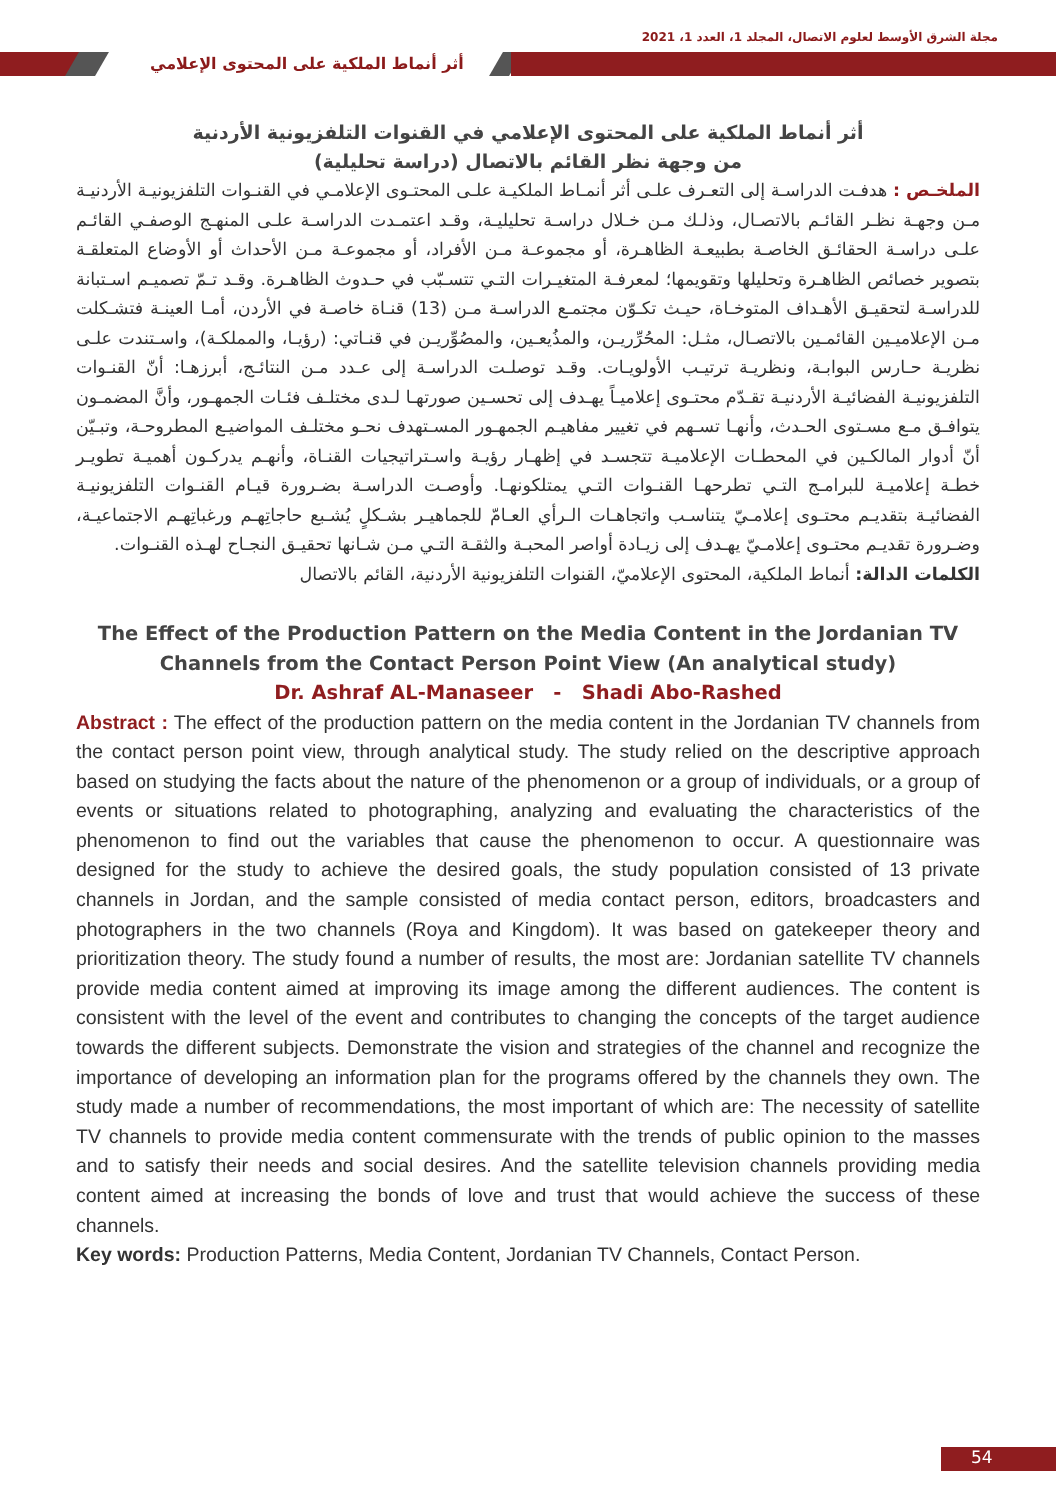مجلة الشرق الأوسط لعلوم الاتصال، المجلد 1، العدد 1، 2021
أثر أنماط الملكية على المحتوى الإعلامي
أثر أنماط الملكية على المحتوى الإعلامي في القنوات التلفزيونية الأردنية
من وجهة نظر القائم بالاتصال (دراسة تحليلية)
الملخـص : هدفـت الدراسـة إلى التعـرف علـى أثر أنمـاط الملكيـة علـى المحتـوى الإعلامـي في القنـوات التلفزيونيـة الأردنيـة مـن وجهـة نظـر القائـم بالاتصـال، وذلـك مـن خـلال دراسـة تحليليـة، وقـد اعتمـدت الدراسـة علـى المنهـج الوصفـي القائـم علـى دراسـة الحقائـق الخاصـة بطبيعـة الظاهـرة، أو مجموعـة مـن الأفراد، أو مجموعـة مـن الأحداث أو الأوضاع المتعلقـة بتصوير خصائص الظاهـرة وتحليلها وتقويمها؛ لمعرفـة المتغيـرات التـي تتسـبّب في حـدوث الظاهـرة. وقـد تـمّ تصميـم اسـتبانة للدراسـة لتحقيـق الأهـداف المتوخـاة، حيـث تكـوّن مجتمـع الدراسـة مـن (13) قنـاة خاصـة في الأردن، أمـا العينـة فتشـكلت مـن الإعلاميـين القائمـين بالاتصـال، مثـل: المحُرِّريـن، والمذُيعـين، والمصُوِّريـن في قنـاتي: (رؤيـا، والمملكـة)، واسـتندت علـى نظريـة حـارس البوابـة، ونظريـة ترتيـب الأولويـات. وقـد توصلـت الدراسـة إلى عـدد مـن النتائـج، أبرزهـا: أنّ القنـوات التلفزيونيـة الفضائيـة الأردنيـة تقـدّم محتـوى إعلاميـاً يهـدف إلى تحسـين صورتهـا لـدى مختلـف فئـات الجمهـور، وأنَّ المضمـون يتوافـق مـع مسـتوى الحـدث، وأنهـا تسـهم في تغيير مفاهيـم الجمهـور المسـتهدف نحـو مختلـف المواضيـع المطروحـة، وتبـيّن أنّ أدوار المالكـين في المحطـات الإعلاميـة تتجسـد في إظهـار رؤيـة واسـتراتيجيات القنـاة، وأنهـم يدركـون أهميـة تطويـر خطـة إعلاميـة للبرامـج التـي تطرحهـا القنـوات التـي يمتلكونهـا. وأوصـت الدراسـة بضـرورة قيـام القنـوات التلفزيونيـة الفضائيـة بتقديـم محتـوى إعلامـيّ يتناسـب واتجاهـات الـرأي العـامّ للجماهيـر بشـكلٍ يُشـبع حاجاتِهـم ورغباتِهـم الاجتماعيـة، وضـرورة تقديـم محتـوى إعلامـيّ يهـدف إلى زيـادة أواصر المحبـة والثقـة التـي مـن شـانها تحقيـق النجـاح لهـذه القنـوات.
الكلمات الدالة: أنماط الملكية، المحتوى الإعلاميّ، القنوات التلفزيونية الأردنية، القائم بالاتصال
The Effect of the Production Pattern on the Media Content in the Jordanian TV Channels from the Contact Person Point View (An analytical study)
Dr. Ashraf AL-Manaseer - Shadi Abo-Rashed
Abstract : The effect of the production pattern on the media content in the Jordanian TV channels from the contact person point view, through analytical study. The study relied on the descriptive approach based on studying the facts about the nature of the phenomenon or a group of individuals, or a group of events or situations related to photographing, analyzing and evaluating the characteristics of the phenomenon to find out the variables that cause the phenomenon to occur. A questionnaire was designed for the study to achieve the desired goals, the study population consisted of 13 private channels in Jordan, and the sample consisted of media contact person, editors, broadcasters and photographers in the two channels (Roya and Kingdom). It was based on gatekeeper theory and prioritization theory. The study found a number of results, the most are: Jordanian satellite TV channels provide media content aimed at improving its image among the different audiences. The content is consistent with the level of the event and contributes to changing the concepts of the target audience towards the different subjects. Demonstrate the vision and strategies of the channel and recognize the importance of developing an information plan for the programs offered by the channels they own. The study made a number of recommendations, the most important of which are: The necessity of satellite TV channels to provide media content commensurate with the trends of public opinion to the masses and to satisfy their needs and social desires. And the satellite television channels providing media content aimed at increasing the bonds of love and trust that would achieve the success of these channels.
Key words: Production Patterns, Media Content, Jordanian TV Channels, Contact Person.
54